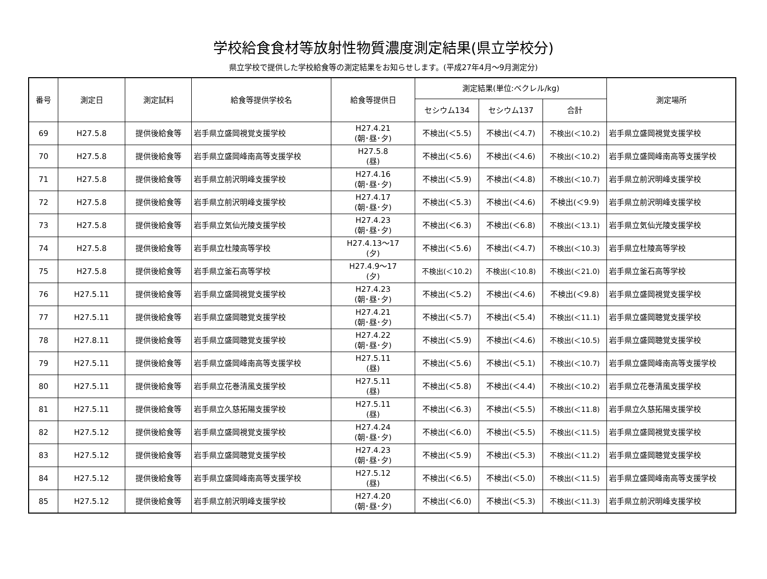学校給食食材等放射性物質濃度測定結果(県立学校分)
県立学校で提供した学校給食等の測定結果をお知らせします。(平成27年4月～9月測定分)
| 番号 | 測定日 | 測定試料 | 給食等提供学校名 | 給食等提供日 | 測定結果(単位:ベクレル/kg) | | | 測定場所 |
| --- | --- | --- | --- | --- | --- | --- | --- | --- |
| | | | | | セシウム134 | セシウム137 | 合計 | |
| 69 | H27.5.8 | 提供後給食等 | 岩手県立盛岡視覚支援学校 | H27.4.21 (朝･昼･夕) | 不検出(＜5.5) | 不検出(＜4.7) | 不検出(＜10.2) | 岩手県立盛岡視覚支援学校 |
| 70 | H27.5.8 | 提供後給食等 | 岩手県立盛岡峰南高等支援学校 | H27.5.8 (昼) | 不検出(＜5.6) | 不検出(＜4.6) | 不検出(＜10.2) | 岩手県立盛岡峰南高等支援学校 |
| 71 | H27.5.8 | 提供後給食等 | 岩手県立前沢明峰支援学校 | H27.4.16 (朝･昼･夕) | 不検出(＜5.9) | 不検出(＜4.8) | 不検出(＜10.7) | 岩手県立前沢明峰支援学校 |
| 72 | H27.5.8 | 提供後給食等 | 岩手県立前沢明峰支援学校 | H27.4.17 (朝･昼･夕) | 不検出(＜5.3) | 不検出(＜4.6) | 不検出(＜9.9) | 岩手県立前沢明峰支援学校 |
| 73 | H27.5.8 | 提供後給食等 | 岩手県立気仙光陵支援学校 | H27.4.23 (朝･昼･夕) | 不検出(＜6.3) | 不検出(＜6.8) | 不検出(＜13.1) | 岩手県立気仙光陵支援学校 |
| 74 | H27.5.8 | 提供後給食等 | 岩手県立杜陵高等学校 | H27.4.13～17 (夕) | 不検出(＜5.6) | 不検出(＜4.7) | 不検出(＜10.3) | 岩手県立杜陵高等学校 |
| 75 | H27.5.8 | 提供後給食等 | 岩手県立釜石高等学校 | H27.4.9～17 (夕) | 不検出(＜10.2) | 不検出(＜10.8) | 不検出(＜21.0) | 岩手県立釜石高等学校 |
| 76 | H27.5.11 | 提供後給食等 | 岩手県立盛岡視覚支援学校 | H27.4.23 (朝･昼･夕) | 不検出(＜5.2) | 不検出(＜4.6) | 不検出(＜9.8) | 岩手県立盛岡視覚支援学校 |
| 77 | H27.5.11 | 提供後給食等 | 岩手県立盛岡聴覚支援学校 | H27.4.21 (朝･昼･夕) | 不検出(＜5.7) | 不検出(＜5.4) | 不検出(＜11.1) | 岩手県立盛岡聴覚支援学校 |
| 78 | H27.8.11 | 提供後給食等 | 岩手県立盛岡聴覚支援学校 | H27.4.22 (朝･昼･夕) | 不検出(＜5.9) | 不検出(＜4.6) | 不検出(＜10.5) | 岩手県立盛岡聴覚支援学校 |
| 79 | H27.5.11 | 提供後給食等 | 岩手県立盛岡峰南高等支援学校 | H27.5.11 (昼) | 不検出(＜5.6) | 不検出(＜5.1) | 不検出(＜10.7) | 岩手県立盛岡峰南高等支援学校 |
| 80 | H27.5.11 | 提供後給食等 | 岩手県立花巻清風支援学校 | H27.5.11 (昼) | 不検出(＜5.8) | 不検出(＜4.4) | 不検出(＜10.2) | 岩手県立花巻清風支援学校 |
| 81 | H27.5.11 | 提供後給食等 | 岩手県立久慈拓陽支援学校 | H27.5.11 (昼) | 不検出(＜6.3) | 不検出(＜5.5) | 不検出(＜11.8) | 岩手県立久慈拓陽支援学校 |
| 82 | H27.5.12 | 提供後給食等 | 岩手県立盛岡視覚支援学校 | H27.4.24 (朝･昼･夕) | 不検出(＜6.0) | 不検出(＜5.5) | 不検出(＜11.5) | 岩手県立盛岡視覚支援学校 |
| 83 | H27.5.12 | 提供後給食等 | 岩手県立盛岡聴覚支援学校 | H27.4.23 (朝･昼･夕) | 不検出(＜5.9) | 不検出(＜5.3) | 不検出(＜11.2) | 岩手県立盛岡聴覚支援学校 |
| 84 | H27.5.12 | 提供後給食等 | 岩手県立盛岡峰南高等支援学校 | H27.5.12 (昼) | 不検出(＜6.5) | 不検出(＜5.0) | 不検出(＜11.5) | 岩手県立盛岡峰南高等支援学校 |
| 85 | H27.5.12 | 提供後給食等 | 岩手県立前沢明峰支援学校 | H27.4.20 (朝･昼･夕) | 不検出(＜6.0) | 不検出(＜5.3) | 不検出(＜11.3) | 岩手県立前沢明峰支援学校 |